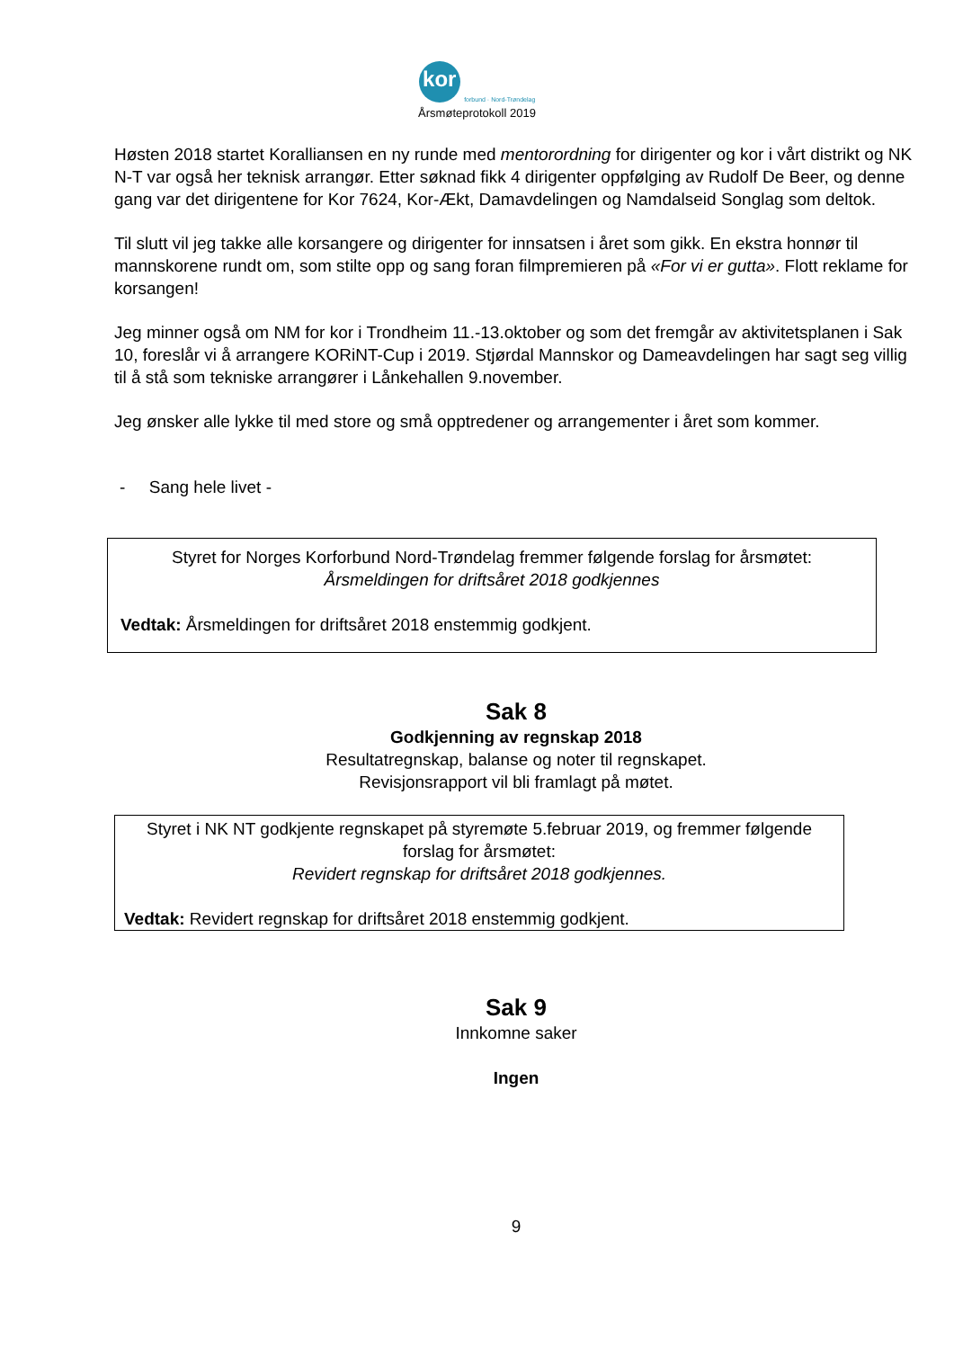kor forbund · Nord-Trøndelag
Årsmøteprotokoll 2019
Høsten 2018 startet Koralliansen en ny runde med mentorordning for dirigenter og kor i vårt distrikt og NK N-T var også her teknisk arrangør. Etter søknad fikk 4 dirigenter oppfølging av Rudolf De Beer, og denne gang var det dirigentene for Kor 7624, Kor-Ækt, Damavdelingen og Namdalseid Songlag som deltok.
Til slutt vil jeg takke alle korsangere og dirigenter for innsatsen i året som gikk. En ekstra honnør til mannskorene rundt om, som stilte opp og sang foran filmpremieren på «For vi er gutta». Flott reklame for korsangen!
Jeg minner også om NM for kor i Trondheim 11.-13.oktober og som det fremgår av aktivitetsplanen i Sak 10, foreslår vi å arrangere KORiNT-Cup i 2019. Stjørdal Mannskor og Dameavdelingen har sagt seg villig til å stå som tekniske arrangører i Lånkehallen 9.november.
Jeg ønsker alle lykke til med store og små opptredener og arrangementer i året som kommer.
- Sang hele livet -
Styret for Norges Korforbund Nord-Trøndelag fremmer følgende forslag for årsmøtet:
Årsmeldingen for driftsåret 2018 godkjennes
Vedtak: Årsmeldingen for driftsåret 2018 enstemmig godkjent.
Sak 8
Godkjenning av regnskap 2018
Resultatregnskap, balanse og noter til regnskapet.
Revisjonsrapport vil bli framlagt på møtet.
Styret i NK NT godkjente regnskapet på styremøte 5.februar 2019, og fremmer følgende forslag for årsmøtet:
Revidert regnskap for driftsåret 2018 godkjennes.
Vedtak: Revidert regnskap for driftsåret 2018 enstemmig godkjent.
Sak 9
Innkomne saker
Ingen
9